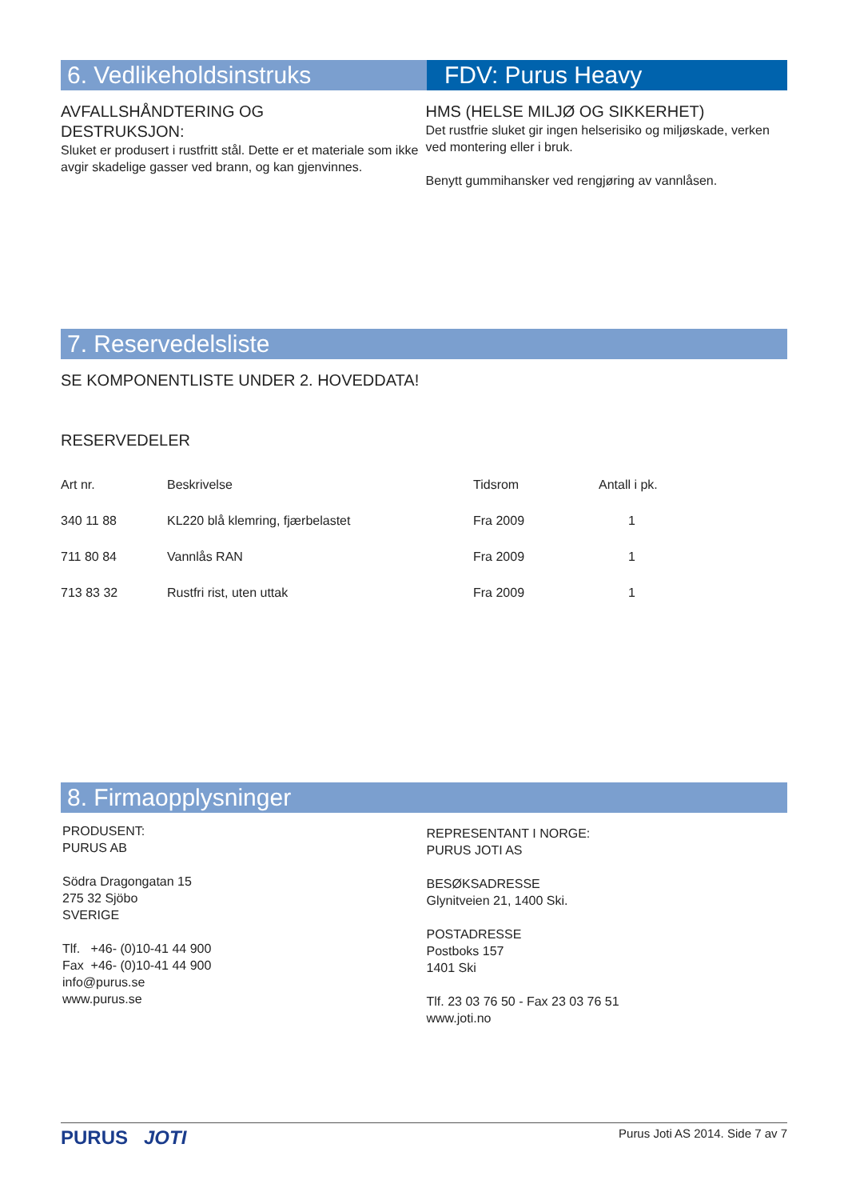6. Vedlikeholdsinstruks FDV: Purus Heavy
AVFALLSHÅNDTERING OG
DESTRUKSJON:
Sluket er produsert i rustfritt stål. Dette er et materiale som ikke avgir skadelige gasser ved brann, og kan gjenvinnes.
HMS (HELSE MILJØ OG SIKKERHET)
Det rustfrie sluket gir ingen helserisiko og miljøskade, verken ved montering eller i bruk.
Benytt gummihansker ved rengjøring av vannlåsen.
7. Reservedelsliste
SE KOMPONENTLISTE UNDER 2. HOVEDDATA!
RESERVEDELER
| Art nr. | Beskrivelse | Tidsrom | Antall i pk. |
| --- | --- | --- | --- |
| 340 11 88 | KL220 blå klemring, fjærbelastet | Fra 2009 | 1 |
| 711 80 84 | Vannlås RAN | Fra 2009 | 1 |
| 713 83 32 | Rustfri rist, uten uttak | Fra 2009 | 1 |
8. Firmaopplysninger
PRODUSENT:
PURUS AB
Södra Dragongatan 15
275 32 Sjöbo
SVERIGE
Tlf. +46- (0)10-41 44 900
Fax +46- (0)10-41 44 900
info@purus.se
www.purus.se
REPRESENTANT I NORGE:
PURUS JOTI AS
BESØKSADRESSE
Glynitveien 21, 1400 Ski.
POSTADRESSE
Postboks 157
1401 Ski
Tlf. 23 03 76 50 - Fax 23 03 76 51
www.joti.no
PURUS JOTI Purus Joti AS 2014. Side 7 av 7